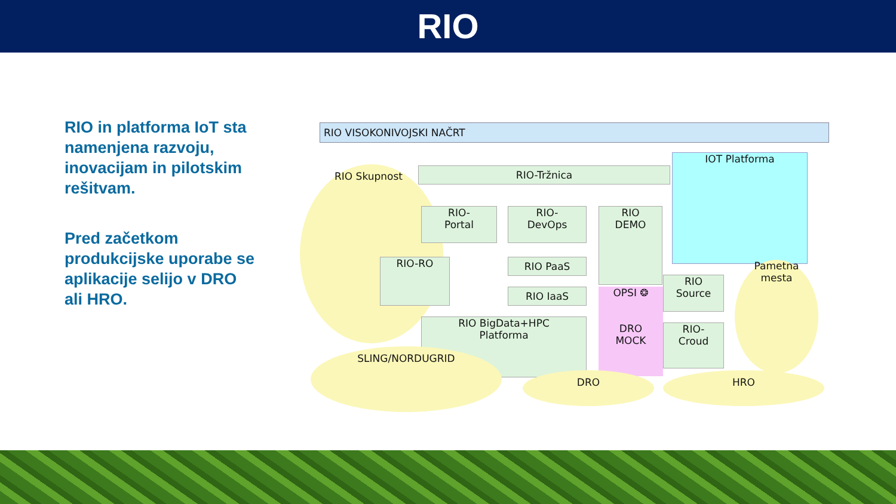RIO
RIO in platforma IoT sta namenjena razvoju, inovacijam in pilotskim rešitvam.
Pred začetkom produkcijske uporabe se aplikacije selijo v DRO ali HRO.
RIO VISOKONIVOJSKI NAČRT
RIO Skupnost RIO-Tržnica
IOT Platforma
RIO-
Portal
RIO-
DevOps
RIO
DEMO
RIO-RO RIO PaaS
RIO IaaS
OPSI ❂
DRO
MOCK
RIO
Source
RIO-
Croud
Pametna
mesta
RIO BigData+HPC
Platforma
SLING/NORDUGRID
DRO HRO